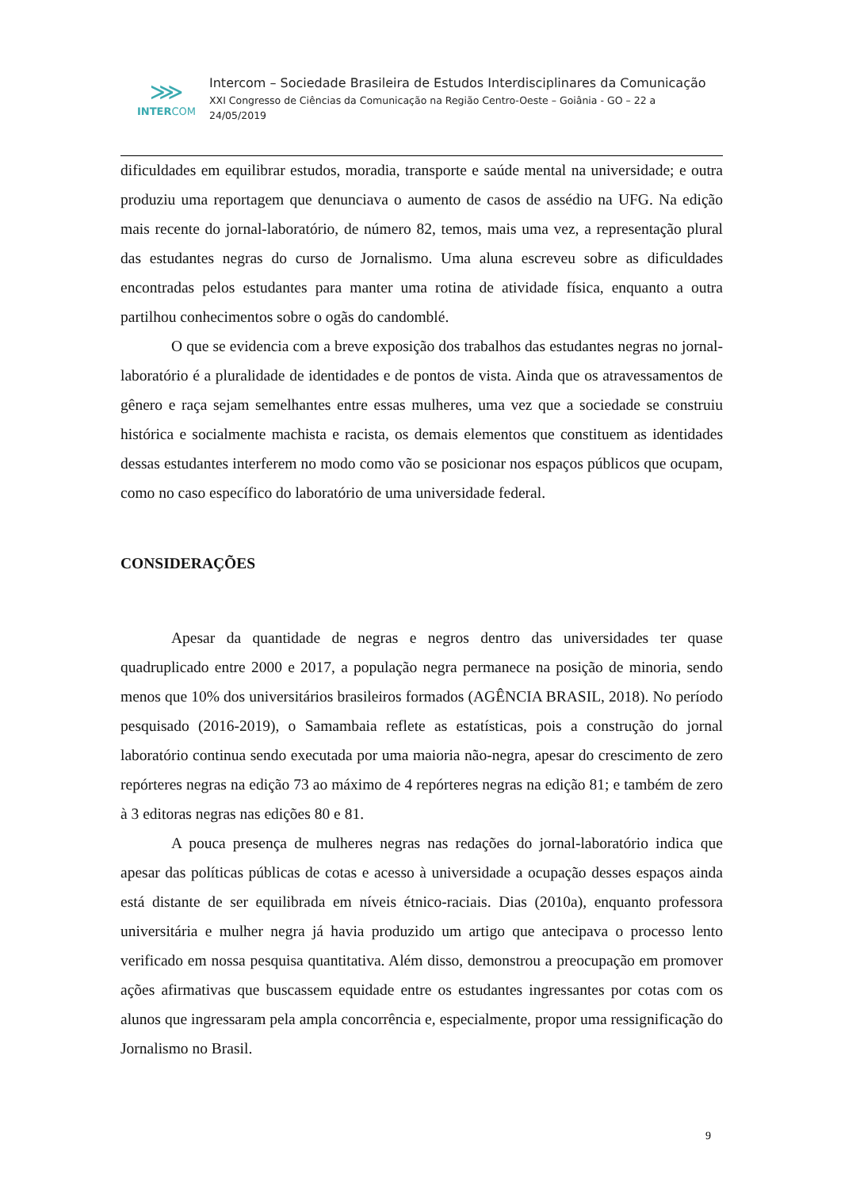⋙
INTERCOM
Intercom – Sociedade Brasileira de Estudos Interdisciplinares da Comunicação
XXI Congresso de Ciências da Comunicação na Região Centro-Oeste – Goiânia - GO – 22 a
24/05/2019
dificuldades em equilibrar estudos, moradia, transporte e saúde mental na universidade; e outra produziu uma reportagem que denunciava o aumento de casos de assédio na UFG. Na edição mais recente do jornal-laboratório, de número 82, temos, mais uma vez, a representação plural das estudantes negras do curso de Jornalismo. Uma aluna escreveu sobre as dificuldades encontradas pelos estudantes para manter uma rotina de atividade física, enquanto a outra partilhou conhecimentos sobre o ogãs do candomblé.
O que se evidencia com a breve exposição dos trabalhos das estudantes negras no jornal-laboratório é a pluralidade de identidades e de pontos de vista. Ainda que os atravessamentos de gênero e raça sejam semelhantes entre essas mulheres, uma vez que a sociedade se construiu histórica e socialmente machista e racista, os demais elementos que constituem as identidades dessas estudantes interferem no modo como vão se posicionar nos espaços públicos que ocupam, como no caso específico do laboratório de uma universidade federal.
CONSIDERAÇÕES
Apesar da quantidade de negras e negros dentro das universidades ter quase quadruplicado entre 2000 e 2017, a população negra permanece na posição de minoria, sendo menos que 10% dos universitários brasileiros formados (AGÊNCIA BRASIL, 2018). No período pesquisado (2016-2019), o Samambaia reflete as estatísticas, pois a construção do jornal laboratório continua sendo executada por uma maioria não-negra, apesar do crescimento de zero repórteres negras na edição 73 ao máximo de 4 repórteres negras na edição 81; e também de zero à 3 editoras negras nas edições 80 e 81.
A pouca presença de mulheres negras nas redações do jornal-laboratório indica que apesar das políticas públicas de cotas e acesso à universidade a ocupação desses espaços ainda está distante de ser equilibrada em níveis étnico-raciais. Dias (2010a), enquanto professora universitária e mulher negra já havia produzido um artigo que antecipava o processo lento verificado em nossa pesquisa quantitativa. Além disso, demonstrou a preocupação em promover ações afirmativas que buscassem equidade entre os estudantes ingressantes por cotas com os alunos que ingressaram pela ampla concorrência e, especialmente, propor uma ressignificação do Jornalismo no Brasil.
9